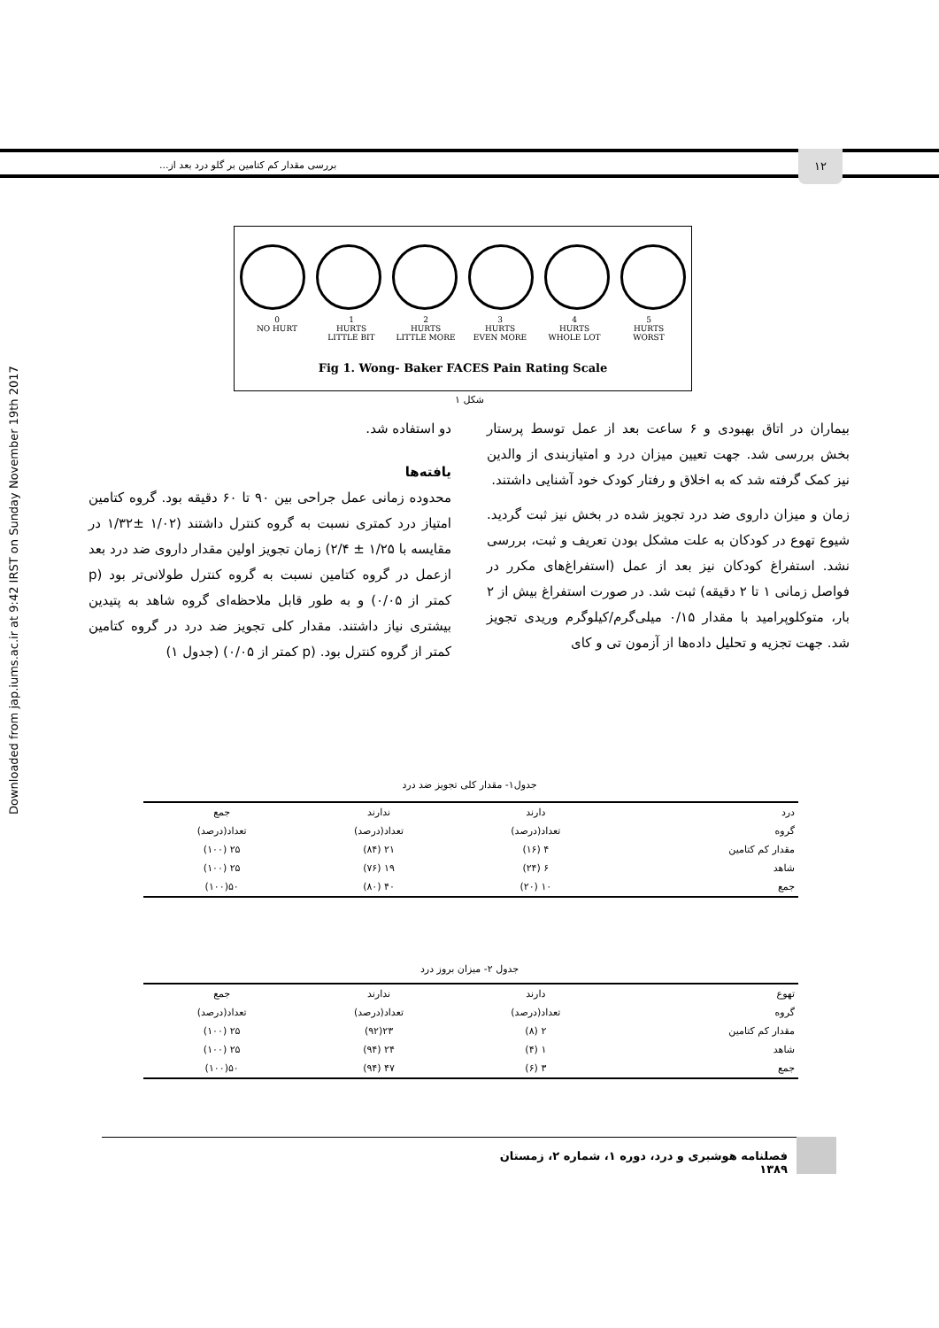Downloaded from jap.iums.ac.ir at 9:42 IRST on Sunday November 19th 2017
بررسی مقدار کم کتامین بر گلو درد بعد از...
۱۲
0
NO HURT
1
HURTS
LITTLE BIT
2
HURTS
LITTLE MORE
3
HURTS
EVEN MORE
4
HURTS
WHOLE LOT
5
HURTS
WORST
Fig 1. Wong- Baker FACES Pain Rating Scale
شکل ۱
بیماران در اتاق بهبودی و ۶ ساعت بعد از عمل توسط پرستار بخش بررسی شد. جهت تعیین میزان درد و امتیازبندی از والدین نیز کمک گرفته شد که به اخلاق و رفتار کودک خود آشنایی داشتند.
زمان و میزان داروی ضد درد تجویز شده در بخش نیز ثبت گردید. شیوع تهوع در کودکان به علت مشکل بودن تعریف و ثبت، بررسی نشد. استفراغ کودکان نیز بعد از عمل (استفراغ‌های مکرر در فواصل زمانی ۱ تا ۲ دقیقه) ثبت شد. در صورت استفراغ بیش از ۲ بار، متوکلوپرامید با مقدار ۰/۱۵ میلی‌گرم/کیلوگرم وریدی تجویز شد. جهت تجزیه و تحلیل داده‌ها از آزمون تی و کای
دو استفاده شد.
یافته‌ها
محدوده زمانی عمل جراحی بین ۹۰ تا ۶۰ دقیقه بود. گروه کتامین امتیاز درد کمتری نسبت به گروه کنترل داشتند (۱/۰۲ ±۱/۳۲ در مقایسه با ۱/۲۵ ± ۲/۴) زمان تجویز اولین مقدار داروی ضد درد بعد ازعمل در گروه کتامین نسبت به گروه کنترل طولانی‌تر بود (p کمتر از ۰/۰۵) و به طور قابل ملاحظه‌ای گروه شاهد به پتیدین بیشتری نیاز داشتند. مقدار کلی تجویز ضد درد در گروه کتامین کمتر از گروه کنترل بود. (p کمتر از ۰/۰۵) (جدول ۱)
جدول۱- مقدار کلی تجویز ضد درد
| درد | دارند | ندارند | جمع |
| --- | --- | --- | --- |
| گروه | تعداد(درصد) | تعداد(درصد) | تعداد(درصد) |
| مقدار کم کتامین | ۴ (۱۶) | ۲۱ (۸۴) | ۲۵ (۱۰۰) |
| شاهد | ۶ (۲۴) | ۱۹ (۷۶) | ۲۵ (۱۰۰) |
| جمع | ۱۰ (۲۰) | ۴۰ (۸۰) | ۵۰(۱۰۰) |
جدول ۲- میزان بروز درد
| تهوع | دارند | ندارند | جمع |
| --- | --- | --- | --- |
| گروه | تعداد(درصد) | تعداد(درصد) | تعداد(درصد) |
| مقدار کم کتامین | ۲ (۸) | ۲۳(۹۲) | ۲۵ (۱۰۰) |
| شاهد | ۱ (۴) | ۲۴ (۹۴) | ۲۵ (۱۰۰) |
| جمع | ۳ (۶) | ۴۷ (۹۴) | ۵۰(۱۰۰) |
فصلنامه هوشبری و درد، دوره ۱، شماره ۲، زمستان ۱۳۸۹